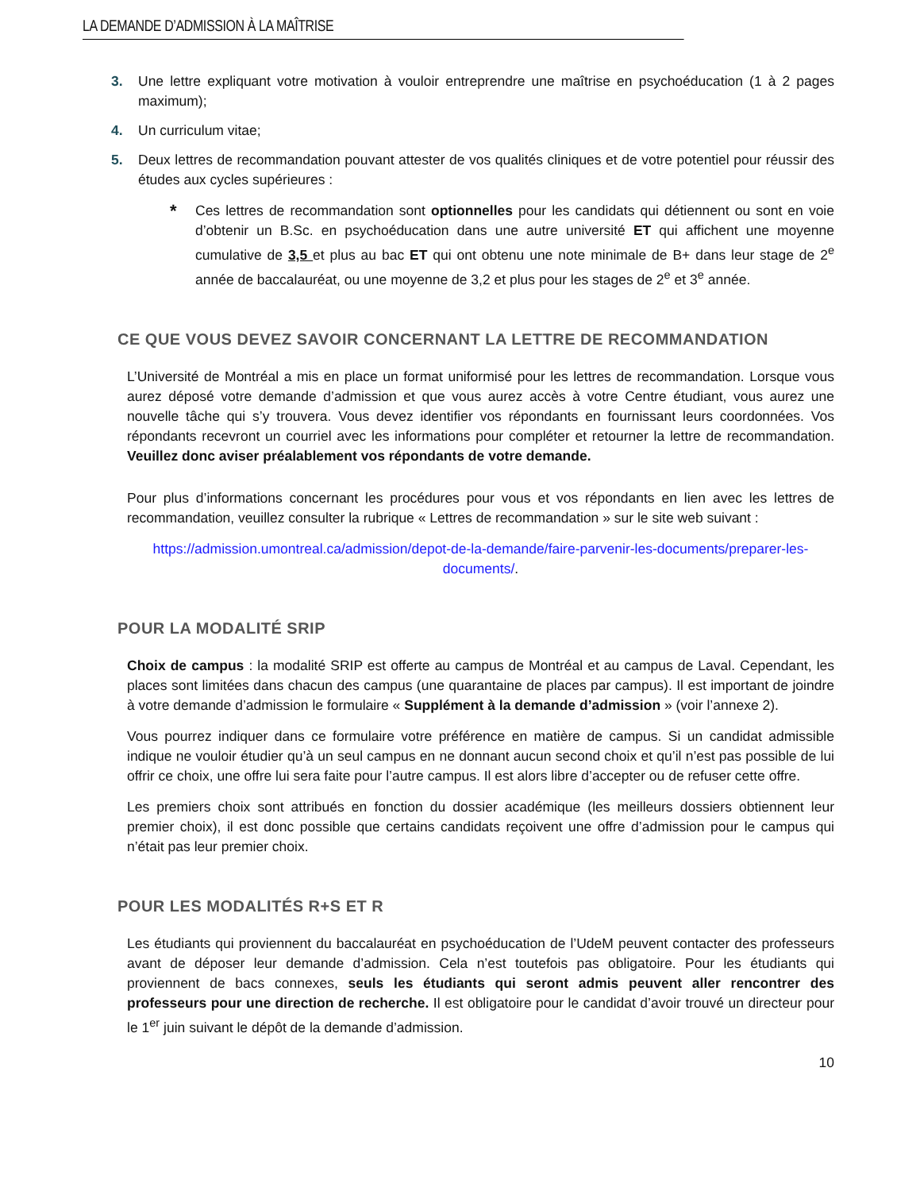LA DEMANDE D’ADMISSION À LA MAÎTRISE
3. Une lettre expliquant votre motivation à vouloir entreprendre une maîtrise en psychoéducation (1 à 2 pages maximum);
4. Un curriculum vitae;
5. Deux lettres de recommandation pouvant attester de vos qualités cliniques et de votre potentiel pour réussir des études aux cycles supérieures :
* Ces lettres de recommandation sont optionnelles pour les candidats qui détiennent ou sont en voie d’obtenir un B.Sc. en psychoéducation dans une autre université ET qui affichent une moyenne cumulative de 3,5 et plus au bac ET qui ont obtenu une note minimale de B+ dans leur stage de 2<sup>e</sup> année de baccalauréat, ou une moyenne de 3,2 et plus pour les stages de 2<sup>e</sup> et 3<sup>e</sup> année.
CE QUE VOUS DEVEZ SAVOIR CONCERNANT LA LETTRE DE RECOMMANDATION
L’Université de Montréal a mis en place un format uniformisé pour les lettres de recommandation. Lorsque vous aurez déposé votre demande d’admission et que vous aurez accès à votre Centre étudiant, vous aurez une nouvelle tâche qui s’y trouvera. Vous devez identifier vos répondants en fournissant leurs coordonnées. Vos répondants recevront un courriel avec les informations pour compléter et retourner la lettre de recommandation. Veuillez donc aviser préalablement vos répondants de votre demande.
Pour plus d’informations concernant les procédures pour vous et vos répondants en lien avec les lettres de recommandation, veuillez consulter la rubrique « Lettres de recommandation » sur le site web suivant :
https://admission.umontreal.ca/admission/depot-de-la-demande/faire-parvenir-les-documents/preparer-les-documents/.
POUR LA MODALITÉ SRIP
Choix de campus : la modalité SRIP est offerte au campus de Montréal et au campus de Laval. Cependant, les places sont limitées dans chacun des campus (une quarantaine de places par campus). Il est important de joindre à votre demande d’admission le formulaire « Supplément à la demande d’admission » (voir l’annexe 2).
Vous pourrez indiquer dans ce formulaire votre préférence en matière de campus. Si un candidat admissible indique ne vouloir étudier qu’à un seul campus en ne donnant aucun second choix et qu’il n’est pas possible de lui offrir ce choix, une offre lui sera faite pour l’autre campus. Il est alors libre d’accepter ou de refuser cette offre.
Les premiers choix sont attribués en fonction du dossier académique (les meilleurs dossiers obtiennent leur premier choix), il est donc possible que certains candidats reçoivent une offre d’admission pour le campus qui n’était pas leur premier choix.
POUR LES MODALITÉS R+S ET R
Les étudiants qui proviennent du baccalauréat en psychoéducation de l’UdeM peuvent contacter des professeurs avant de déposer leur demande d’admission. Cela n’est toutefois pas obligatoire. Pour les étudiants qui proviennent de bacs connexes, seuls les étudiants qui seront admis peuvent aller rencontrer des professeurs pour une direction de recherche. Il est obligatoire pour le candidat d’avoir trouvé un directeur pour le 1<sup>er</sup> juin suivant le dépôt de la demande d’admission.
10